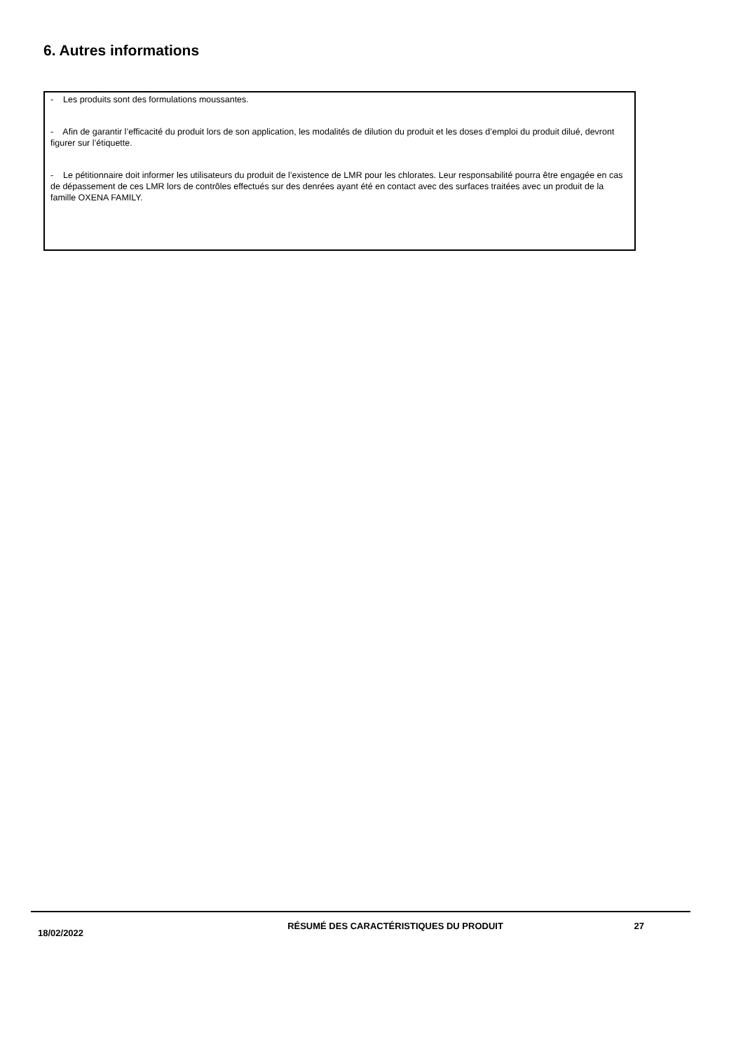6. Autres informations
- Les produits sont des formulations moussantes.
- Afin de garantir l’efficacité du produit lors de son application, les modalités de dilution du produit et les doses d’emploi du produit dilué, devront figurer sur l’étiquette.
- Le pétitionnaire doit informer les utilisateurs du produit de l’existence de LMR pour les chlorates. Leur responsabilité pourra être engagée en cas de dépassement de ces LMR lors de contrôles effectués sur des denrées ayant été en contact avec des surfaces traitées avec un produit de la famille OXENA FAMILY.
18/02/2022
RÉSUMÉ DES CARACTÉRISTIQUES DU PRODUIT 27